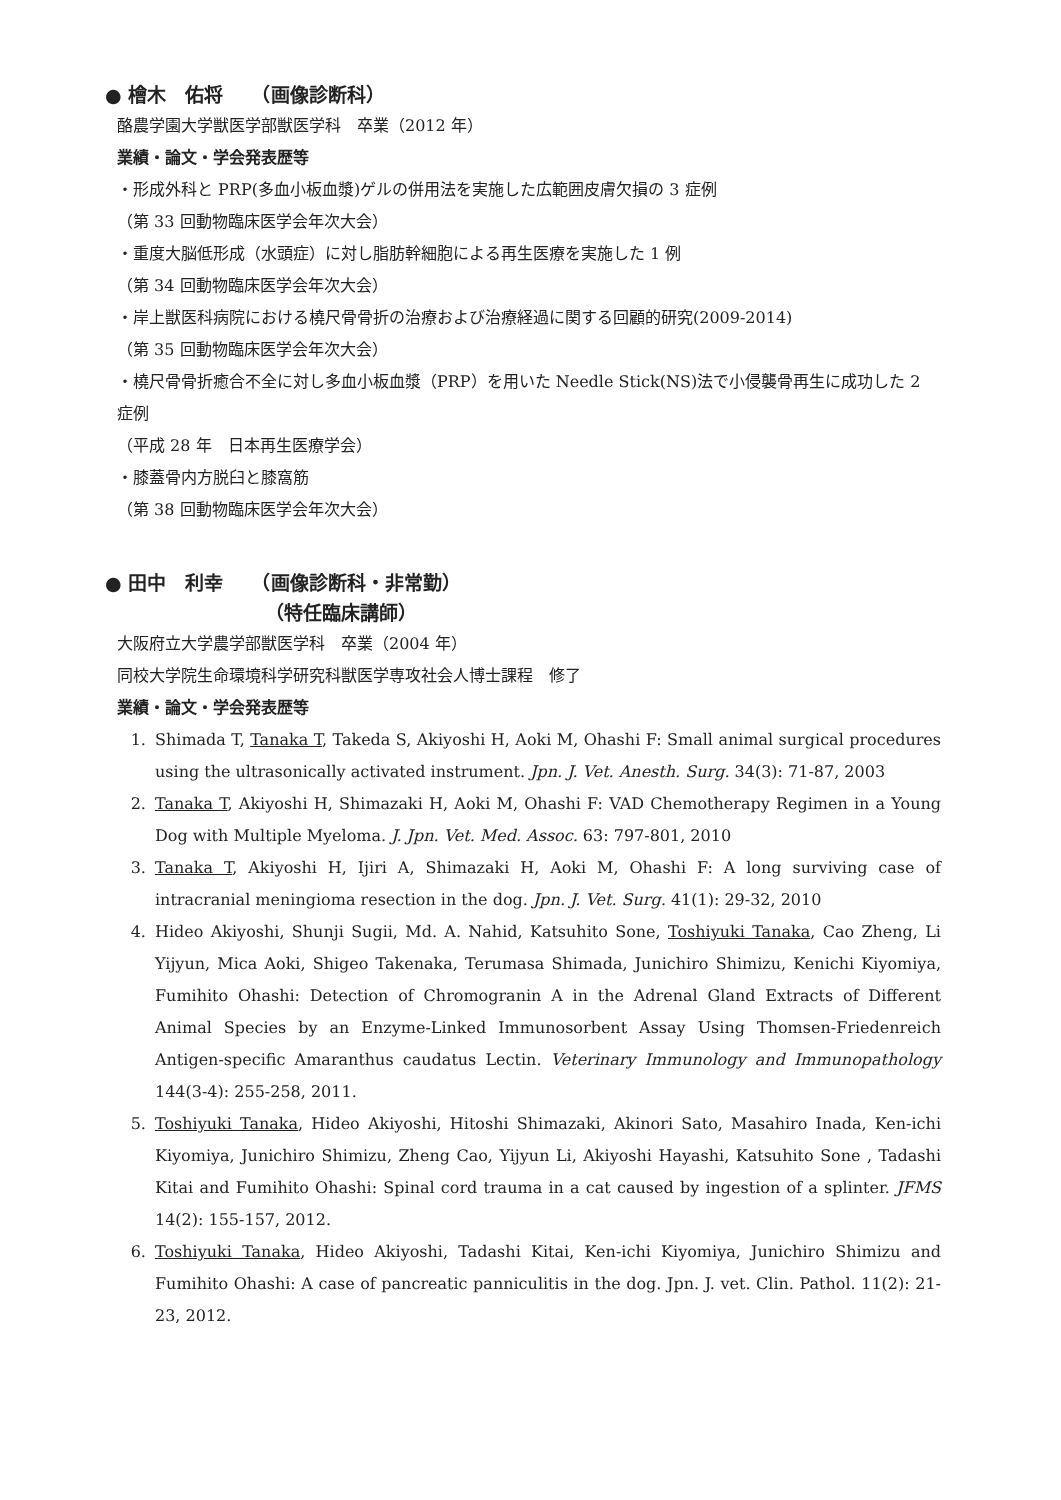● 檜木　佑将　　（画像診断科）
酪農学園大学獣医学部獣医学科　卒業（2012 年）
業績・論文・学会発表歴等
・形成外科と PRP(多血小板血漿)ゲルの併用法を実施した広範囲皮膚欠損の 3 症例
（第 33 回動物臨床医学会年次大会）
・重度大脳低形成（水頭症）に対し脂肪幹細胞による再生医療を実施した 1 例
（第 34 回動物臨床医学会年次大会）
・岸上獣医科病院における橈尺骨骨折の治療および治療経過に関する回顧的研究(2009-2014)
（第 35 回動物臨床医学会年次大会）
・橈尺骨骨折癒合不全に対し多血小板血漿（PRP）を用いた Needle Stick(NS)法で小侵襲骨再生に成功した 2 症例
（平成 28 年　日本再生医療学会）
・膝蓋骨内方脱臼と膝窩筋
（第 38 回動物臨床医学会年次大会）
● 田中　利幸　　（画像診断科・非常勤）
（特任臨床講師）
大阪府立大学農学部獣医学科　卒業（2004 年）
同校大学院生命環境科学研究科獣医学専攻社会人博士課程　修了
業績・論文・学会発表歴等
1. Shimada T, Tanaka T, Takeda S, Akiyoshi H, Aoki M, Ohashi F: Small animal surgical procedures using the ultrasonically activated instrument. Jpn. J. Vet. Anesth. Surg. 34(3): 71-87, 2003
2. Tanaka T, Akiyoshi H, Shimazaki H, Aoki M, Ohashi F: VAD Chemotherapy Regimen in a Young Dog with Multiple Myeloma. J. Jpn. Vet. Med. Assoc. 63: 797-801, 2010
3. Tanaka T, Akiyoshi H, Ijiri A, Shimazaki H, Aoki M, Ohashi F: A long surviving case of intracranial meningioma resection in the dog. Jpn. J. Vet. Surg. 41(1): 29-32, 2010
4. Hideo Akiyoshi, Shunji Sugii, Md. A. Nahid, Katsuhito Sone, Toshiyuki Tanaka, Cao Zheng, Li Yijyun, Mica Aoki, Shigeo Takenaka, Terumasa Shimada, Junichiro Shimizu, Kenichi Kiyomiya, Fumihito Ohashi: Detection of Chromogranin A in the Adrenal Gland Extracts of Different Animal Species by an Enzyme-Linked Immunosorbent Assay Using Thomsen-Friedenreich Antigen-specific Amaranthus caudatus Lectin. Veterinary Immunology and Immunopathology 144(3-4): 255-258, 2011.
5. Toshiyuki Tanaka, Hideo Akiyoshi, Hitoshi Shimazaki, Akinori Sato, Masahiro Inada, Ken-ichi Kiyomiya, Junichiro Shimizu, Zheng Cao, Yijyun Li, Akiyoshi Hayashi, Katsuhito Sone , Tadashi Kitai and Fumihito Ohashi: Spinal cord trauma in a cat caused by ingestion of a splinter. JFMS 14(2): 155-157, 2012.
6. Toshiyuki Tanaka, Hideo Akiyoshi, Tadashi Kitai, Ken-ichi Kiyomiya, Junichiro Shimizu and Fumihito Ohashi: A case of pancreatic panniculitis in the dog. Jpn. J. vet. Clin. Pathol. 11(2): 21-23, 2012.